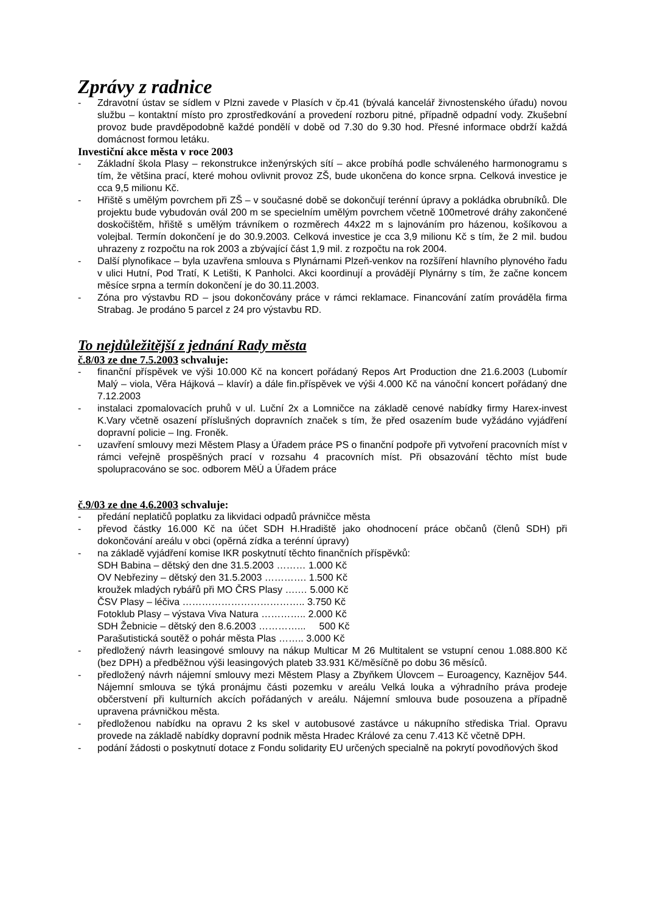Zprávy z radnice
- Zdravotní ústav se sídlem v Plzni zavede v Plasích v čp.41 (bývalá kancelář živnostenského úřadu) novou službu – kontaktní místo pro zprostředkování a provedení rozboru pitné, případně odpadní vody. Zkušební provoz bude pravděpodobně každé pondělí v době od 7.30 do 9.30 hod. Přesné informace obdrží každá domácnost formou letáku.
Investiční akce města v roce 2003
- Základní škola Plasy – rekonstrukce inženýrských sítí – akce probíhá podle schváleného harmonogramu s tím, že většina prací, které mohou ovlivnit provoz ZŠ, bude ukončena do konce srpna. Celková investice je cca 9,5 milionu Kč.
- Hřiště s umělým povrchem při ZŠ – v současné době se dokončují terénní úpravy a pokládka obrubníků. Dle projektu bude vybudován ovál 200 m se specielním umělým povrchem včetně 100metrové dráhy zakončené doskočištěm, hřiště s umělým trávníkem o rozměrech 44x22 m s lajnováním pro házenou, košíkovou a volejbal. Termín dokončení je do 30.9.2003. Celková investice je cca 3,9 milionu Kč s tím, že 2 mil. budou uhrazeny z rozpočtu na rok 2003 a zbývající část 1,9 mil. z rozpočtu na rok 2004.
- Další plynofikace – byla uzavřena smlouva s Plynárnami Plzeň-venkov na rozšíření hlavního plynového řadu v ulici Hutní, Pod Tratí, K Letišti, K Panholci. Akci koordinují a provádějí Plynárny s tím, že začne koncem měsíce srpna a termín dokončení je do 30.11.2003.
- Zóna pro výstavbu RD – jsou dokončovány práce v rámci reklamace. Financování zatím prováděla firma Strabag. Je prodáno 5 parcel z 24 pro výstavbu RD.
To nejdůležitější z jednání Rady města
č.8/03 ze dne 7.5.2003 schvaluje:
- finanční příspěvek ve výši 10.000 Kč na koncert pořádaný Repos Art Production dne 21.6.2003 (Lubomír Malý – viola, Věra Hájková – klavír) a dále fin.příspěvek ve výši 4.000 Kč na vánoční koncert pořádaný dne 7.12.2003
- instalaci zpomalovacích pruhů v ul. Luční 2x a Lomničce na základě cenové nabídky firmy Harex-invest K.Vary včetně osazení příslušných dopravních značek s tím, že před osazením bude vyžádáno vyjádření dopravní policie – Ing. Froněk.
- uzavření smlouvy mezi Městem Plasy a Úřadem práce PS o finanční podpoře při vytvoření pracovních míst v rámci veřejně prospěšných prací v rozsahu 4 pracovních míst. Při obsazování těchto míst bude spolupracováno se soc. odborem MěÚ a Úřadem práce
č.9/03 ze dne 4.6.2003 schvaluje:
- předání neplatičů poplatku za likvidaci odpadů právničce města
- převod částky 16.000 Kč na účet SDH H.Hradiště jako ohodnocení práce občanů (členů SDH) při dokončování areálu v obci (opěrná zídka a terénní úpravy)
- na základě vyjádření komise IKR poskytnutí těchto finančních příspěvků:
SDH Babina – dětský den dne 31.5.2003 ……… 1.000 Kč
OV Nebřeziny – dětský den 31.5.2003 …………. 1.500 Kč
kroužek mladých rybářů při MO ČRS Plasy ….… 5.000 Kč
ČSV Plasy – léčiva ……………………………….. 3.750 Kč
Fotoklub Plasy – výstava Viva Natura ………….. 2.000 Kč
SDH Žebnicie – dětský den 8.6.2003 …………... 500 Kč
Parašutistická soutěž o pohár města Plas …….. 3.000 Kč
- předložený návrh leasingové smlouvy na nákup Multicar M 26 Multitalent se vstupní cenou 1.088.800 Kč (bez DPH) a předběžnou výši leasingových plateb 33.931 Kč/měsíčně po dobu 36 měsíců.
- předložený návrh nájemní smlouvy mezi Městem Plasy a Zbyňkem Úlovcem – Euroagency, Kaznějov 544. Nájemní smlouva se týká pronájmu části pozemku v areálu Velká louka a výhradního práva prodeje občerstvení při kulturních akcích pořádaných v areálu. Nájemní smlouva bude posouzena a případně upravena právničkou města.
- předloženou nabídku na opravu 2 ks skel v autobusové zastávce u nákupního střediska Trial. Opravu provede na základě nabídky dopravní podnik města Hradec Králové za cenu 7.413 Kč včetně DPH.
- podání žádosti o poskytnutí dotace z Fondu solidarity EU určených specialně na pokrytí povodňových škod